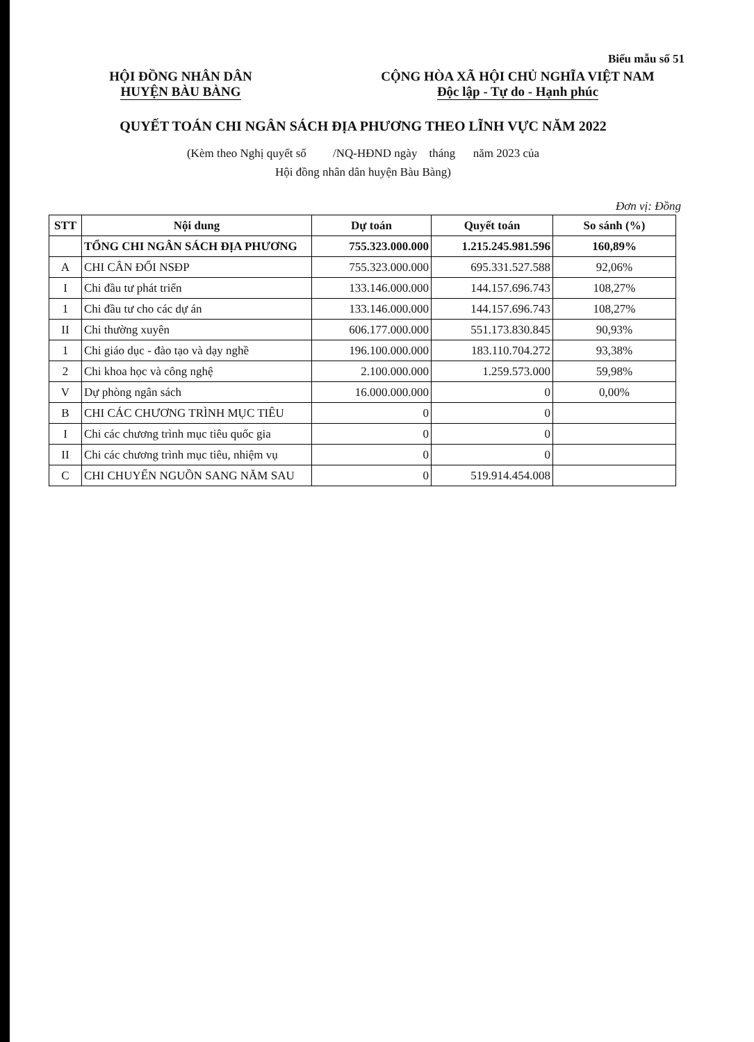Biểu mẫu số 51
HỘI ĐỒNG NHÂN DÂN
HUYỆN BÀU BÀNG
CỘNG HÒA XÃ HỘI CHỦ NGHĨA VIỆT NAM
Độc lập - Tự do - Hạnh phúc
QUYẾT TOÁN CHI NGÂN SÁCH ĐỊA PHƯƠNG THEO LĨNH VỰC NĂM 2022
(Kèm theo Nghị quyết số /NQ-HĐND ngày tháng năm 2023 của
Hội đồng nhân dân huyện Bàu Bàng)
Đơn vị: Đồng
| STT | Nội dung | Dự toán | Quyết toán | So sánh (%) |
| --- | --- | --- | --- | --- |
| | TỔNG CHI NGÂN SÁCH ĐỊA PHƯƠNG | 755.323.000.000 | 1.215.245.981.596 | 160,89% |
| A | CHI CÂN ĐỐI NSĐP | 755.323.000.000 | 695.331.527.588 | 92,06% |
| I | Chi đầu tư phát triển | 133.146.000.000 | 144.157.696.743 | 108,27% |
| 1 | Chi đầu tư cho các dự án | 133.146.000.000 | 144.157.696.743 | 108,27% |
| II | Chi thường xuyên | 606.177.000.000 | 551.173.830.845 | 90,93% |
| 1 | Chi giáo dục - đào tạo và dạy nghề | 196.100.000.000 | 183.110.704.272 | 93,38% |
| 2 | Chi khoa học và công nghệ | 2.100.000.000 | 1.259.573.000 | 59,98% |
| V | Dự phòng ngân sách | 16.000.000.000 | 0 | 0,00% |
| B | CHI CÁC CHƯƠNG TRÌNH MỤC TIÊU | 0 | 0 | |
| I | Chi các chương trình mục tiêu quốc gia | 0 | 0 | |
| II | Chi các chương trình mục tiêu, nhiệm vụ | 0 | 0 | |
| C | CHI CHUYỂN NGUỒN SANG NĂM SAU | 0 | 519.914.454.008 | |